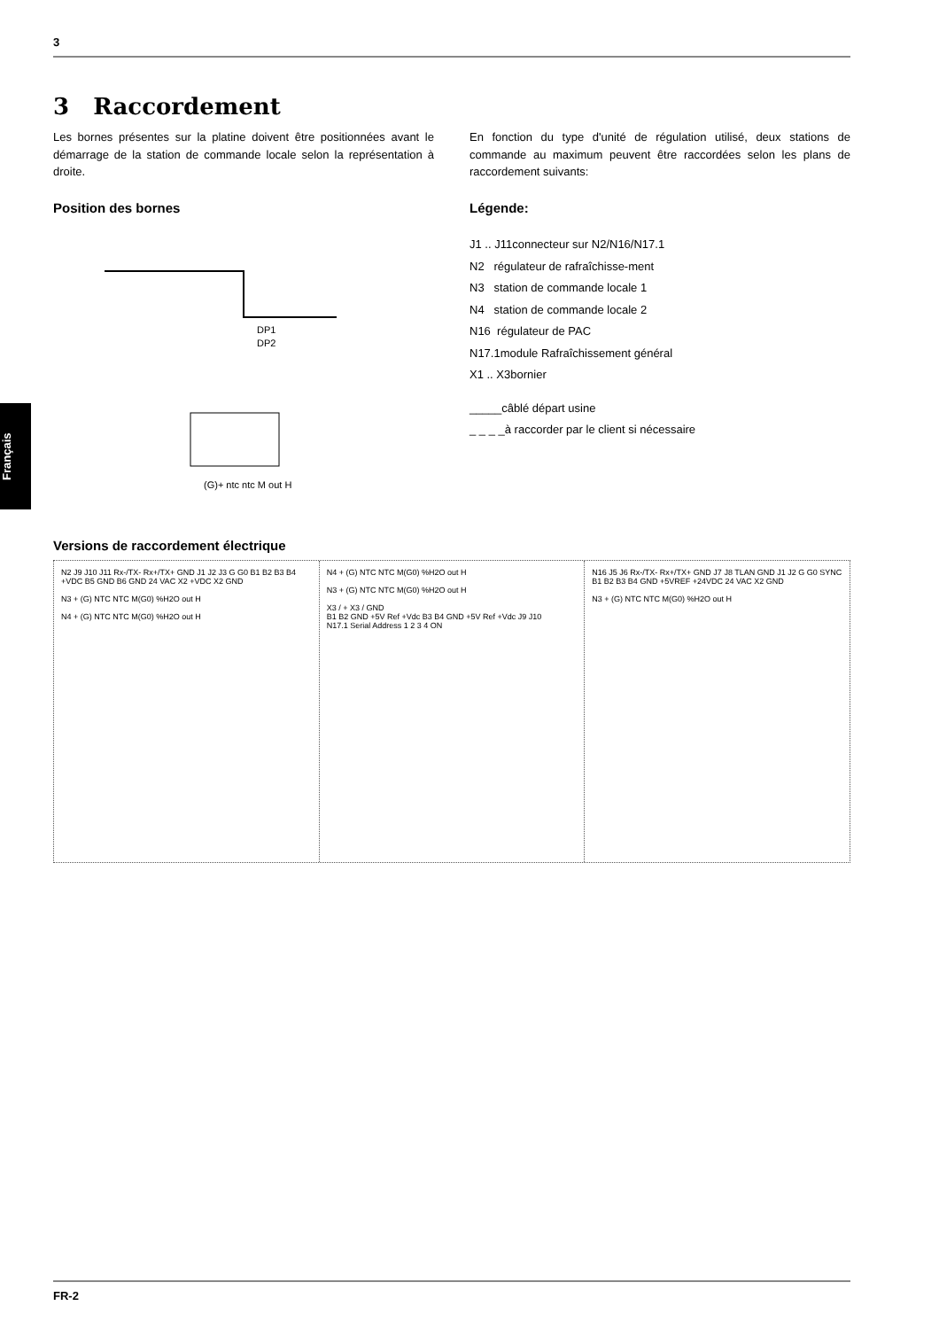3
Français
3 Raccordement
Les bornes présentes sur la platine doivent être positionnées avant le démarrage de la station de commande locale selon la représentation à droite.
Position des bornes
DP1
DP2
(G)+ ntc ntc M out H
En fonction du type d'unité de régulation utilisé, deux stations de commande au maximum peuvent être raccordées selon les plans de raccordement suivants:
Légende:
J1 .. J11connecteur sur N2/N16/N17.1
N2 régulateur de rafraîchisse-ment
N3 station de commande locale 1
N4 station de commande locale 2
N16 régulateur de PAC
N17.1module Rafraîchissement général
X1 .. X3bornier
_____câblé départ usine
_ _ _ _à raccorder par le client si nécessaire
Versions de raccordement électrique
N2 J9 J10 J11 Rx-/TX- Rx+/TX+ GND J1 J2 J3 G G0 B1 B2 B3 B4 +VDC B5 GND B6 GND 24 VAC X2 +VDC X2 GND
N3 + (G) NTC NTC M(G0) %H2O out H
N4 + (G) NTC NTC M(G0) %H2O out H
N4 + (G) NTC NTC M(G0) %H2O out H
N3 + (G) NTC NTC M(G0) %H2O out H
X3 / + X3 / GND
B1 B2 GND +5V Ref +Vdc B3 B4 GND +5V Ref +Vdc J9 J10
N17.1 Serial Address 1 2 3 4 ON
N16 J5 J6 Rx-/TX- Rx+/TX+ GND J7 J8 TLAN GND J1 J2 G G0 SYNC B1 B2 B3 B4 GND +5VREF +24VDC 24 VAC X2 GND
N3 + (G) NTC NTC M(G0) %H2O out H
FR-2